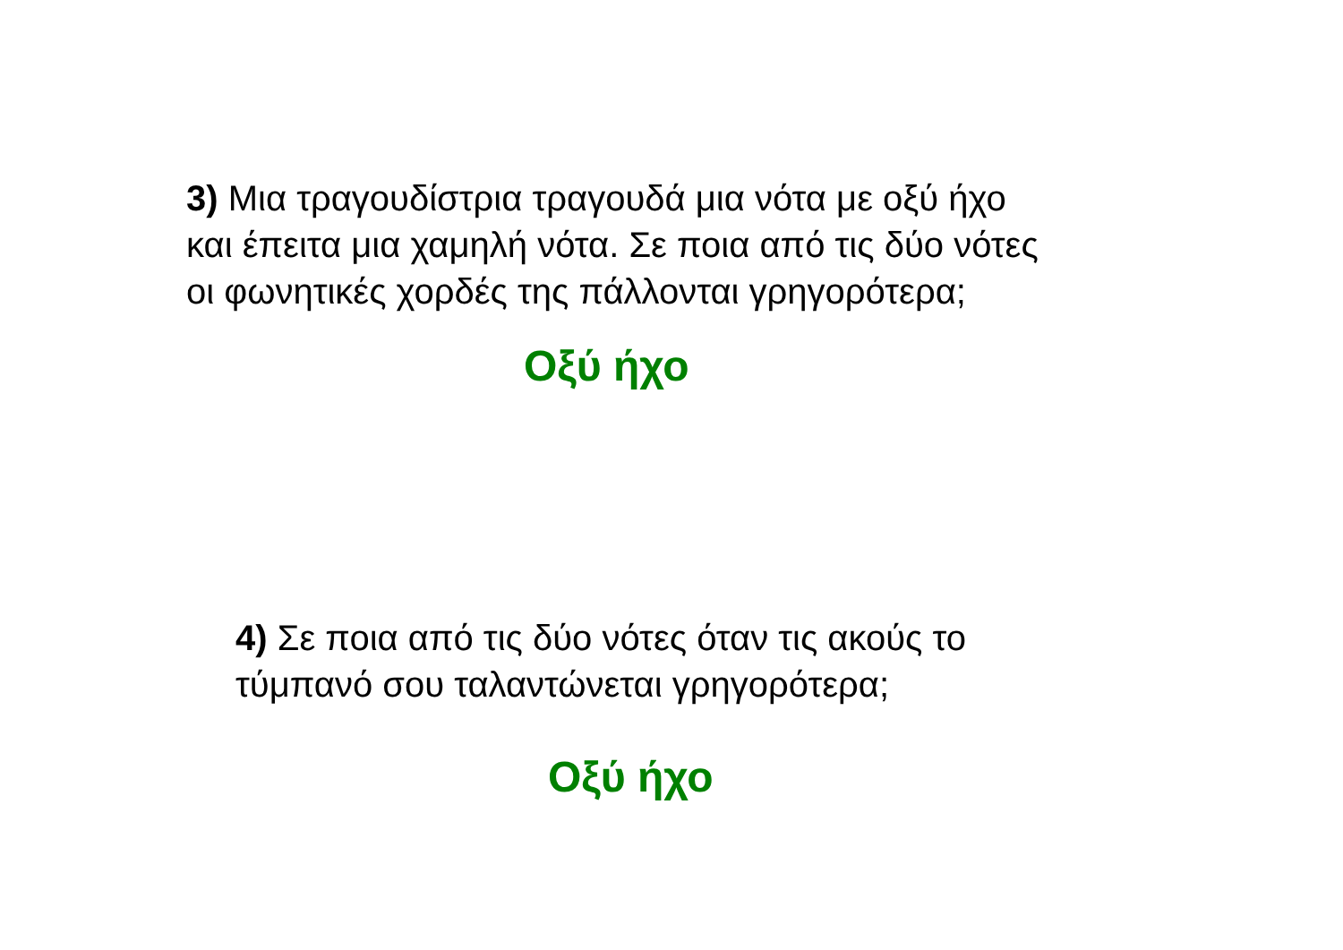3) Μια τραγουδίστρια τραγουδά μια νότα με οξύ ήχο
και έπειτα μια χαμηλή νότα. Σε ποια από τις δύο νότες
οι φωνητικές χορδές της πάλλονται γρηγορότερα;
Οξύ ήχο
4) Σε ποια από τις δύο νότες όταν τις ακούς το
τύμπανό σου ταλαντώνεται γρηγορότερα;
Οξύ ήχο